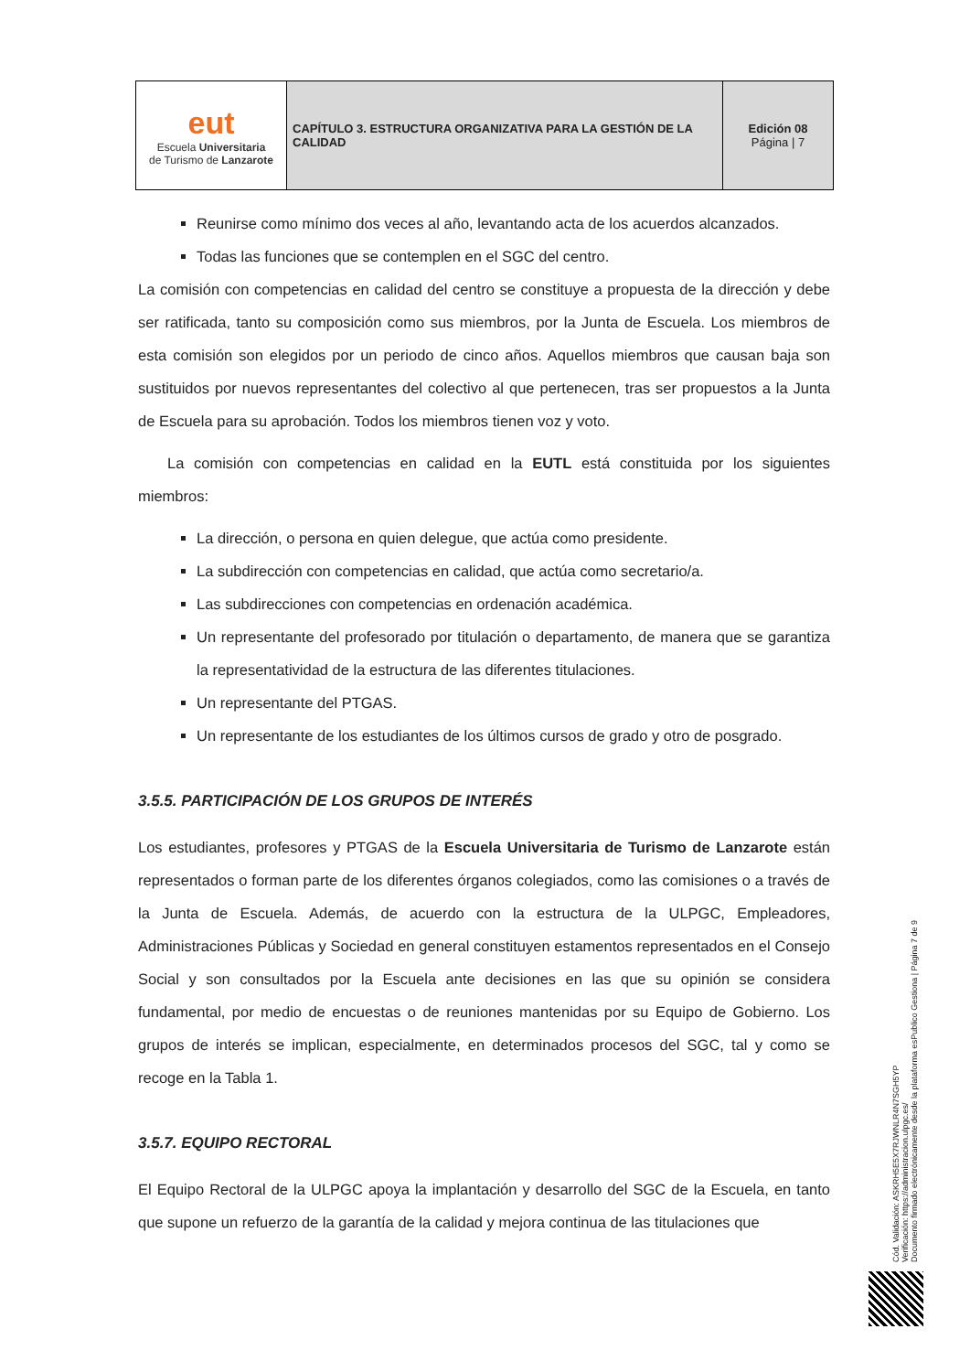| eut Escuela Universitaria de Turismo de Lanzarote | CAPÍTULO 3. ESTRUCTURA ORGANIZATIVA PARA LA GESTIÓN DE LA CALIDAD | Edición 08 Página / 7 |
Reunirse como mínimo dos veces al año, levantando acta de los acuerdos alcanzados.
Todas las funciones que se contemplen en el SGC del centro.
La comisión con competencias en calidad del centro se constituye a propuesta de la dirección y debe ser ratificada, tanto su composición como sus miembros, por la Junta de Escuela. Los miembros de esta comisión son elegidos por un periodo de cinco años. Aquellos miembros que causan baja son sustituidos por nuevos representantes del colectivo al que pertenecen, tras ser propuestos a la Junta de Escuela para su aprobación. Todos los miembros tienen voz y voto.
La comisión con competencias en calidad en la EUTL está constituida por los siguientes miembros:
La dirección, o persona en quien delegue, que actúa como presidente.
La subdirección con competencias en calidad, que actúa como secretario/a.
Las subdirecciones con competencias en ordenación académica.
Un representante del profesorado por titulación o departamento, de manera que se garantiza la representatividad de la estructura de las diferentes titulaciones.
Un representante del PTGAS.
Un representante de los estudiantes de los últimos cursos de grado y otro de posgrado.
3.5.5. PARTICIPACIÓN DE LOS GRUPOS DE INTERÉS
Los estudiantes, profesores y PTGAS de la Escuela Universitaria de Turismo de Lanzarote están representados o forman parte de los diferentes órganos colegiados, como las comisiones o a través de la Junta de Escuela. Además, de acuerdo con la estructura de la ULPGC, Empleadores, Administraciones Públicas y Sociedad en general constituyen estamentos representados en el Consejo Social y son consultados por la Escuela ante decisiones en las que su opinión se considera fundamental, por medio de encuestas o de reuniones mantenidas por su Equipo de Gobierno. Los grupos de interés se implican, especialmente, en determinados procesos del SGC, tal y como se recoge en la Tabla 1.
3.5.7. EQUIPO RECTORAL
El Equipo Rectoral de la ULPGC apoya la implantación y desarrollo del SGC de la Escuela, en tanto que supone un refuerzo de la garantía de la calidad y mejora continua de las titulaciones que
Cód. Validación: ASKRH5E5X7RJWNLR4N7SGH5YP
Verificación: https://administracion.ulpgc.es/
Documento firmado electrónicamente desde la plataforma esPublico Gestiona | Página 7 de 9